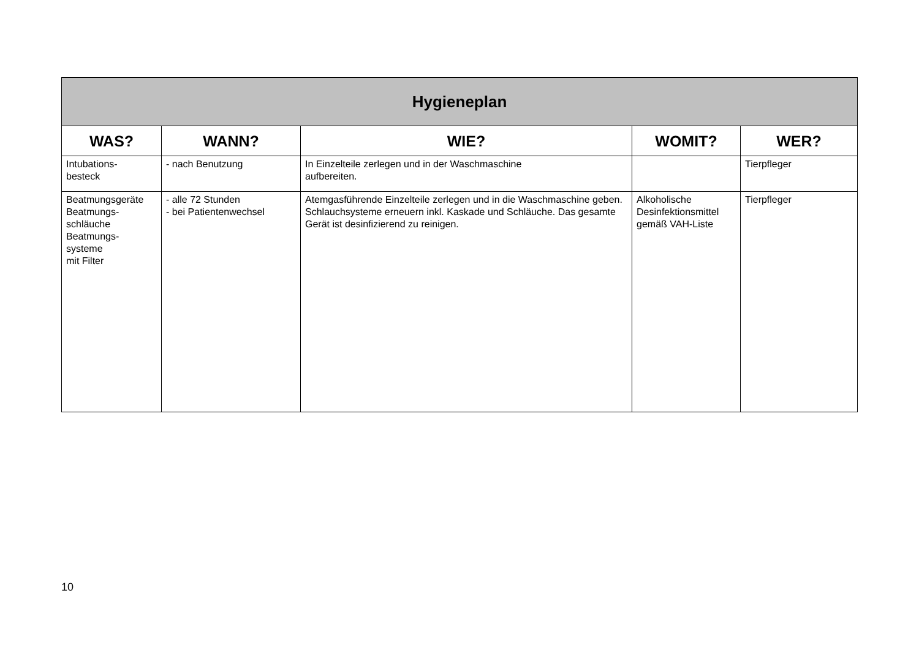| Hygieneplan | | | | |
| --- | --- | --- | --- | --- |
| WAS? | WANN? | WIE? | WOMIT? | WER? |
| Intubations- besteck | - nach Benutzung | In Einzelteile zerlegen und in der Waschmaschine aufbereiten. | | Tierpfleger |
| Beatmungsgeräte Beatmungs- schläuche Beatmungs- systeme mit Filter | - alle 72 Stunden - bei Patientenwechsel | Atemgasführende Einzelteile zerlegen und in die Waschmaschine geben. Schlauchsysteme erneuern inkl. Kaskade und Schläuche. Das gesamte Gerät ist desinfizierend zu reinigen. | Alkoholische Desinfektionsmittel gemäß VAH-Liste | Tierpfleger |
10